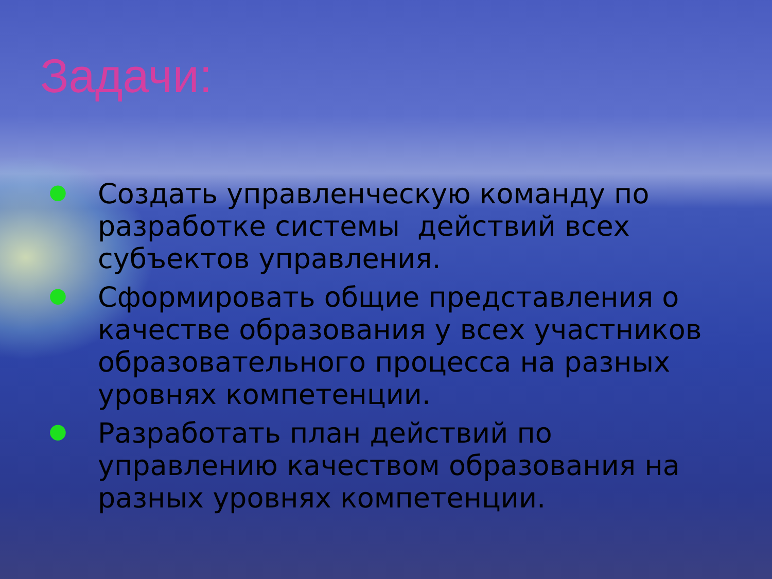Задачи:
● Создать управленческую команду по разработке системы действий всех субъектов управления.
● Сформировать общие представления о качестве образования у всех участников образовательного процесса на разных уровнях компетенции.
● Разработать план действий по управлению качеством образования на разных уровнях компетенции.